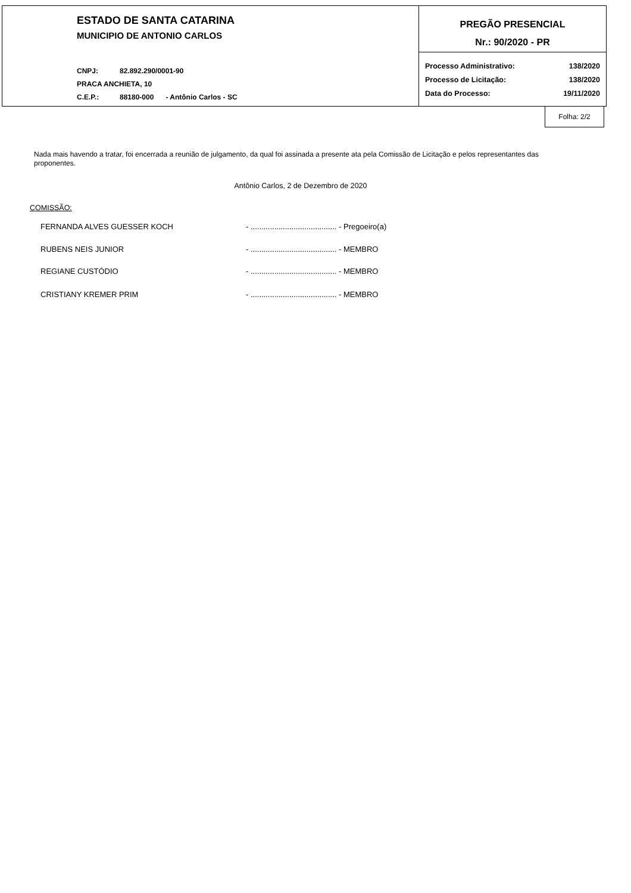ESTADO DE SANTA CATARINA
MUNICIPIO DE ANTONIO CARLOS
CNPJ: 82.892.290/0001-90
PRACA ANCHIETA, 10
C.E.P.: 88180-000 - Antônio Carlos - SC
PREGÃO PRESENCIAL
Nr.: 90/2020 - PR
Processo Administrativo: 138/2020
Processo de Licitação: 138/2020
Data do Processo: 19/11/2020
Folha: 2/2
Nada mais havendo a tratar, foi encerrada a reunião de julgamento, da qual foi assinada a presente ata pela Comissão de Licitação e pelos representantes das proponentes.
Antônio Carlos, 2 de Dezembro de 2020
COMISSÃO:
FERNANDA ALVES GUESSER KOCH - ........................................ - Pregoeiro(a)
RUBENS NEIS JUNIOR - ........................................ - MEMBRO
REGIANE CUSTÓDIO - ........................................ - MEMBRO
CRISTIANY KREMER PRIM - ........................................ - MEMBRO